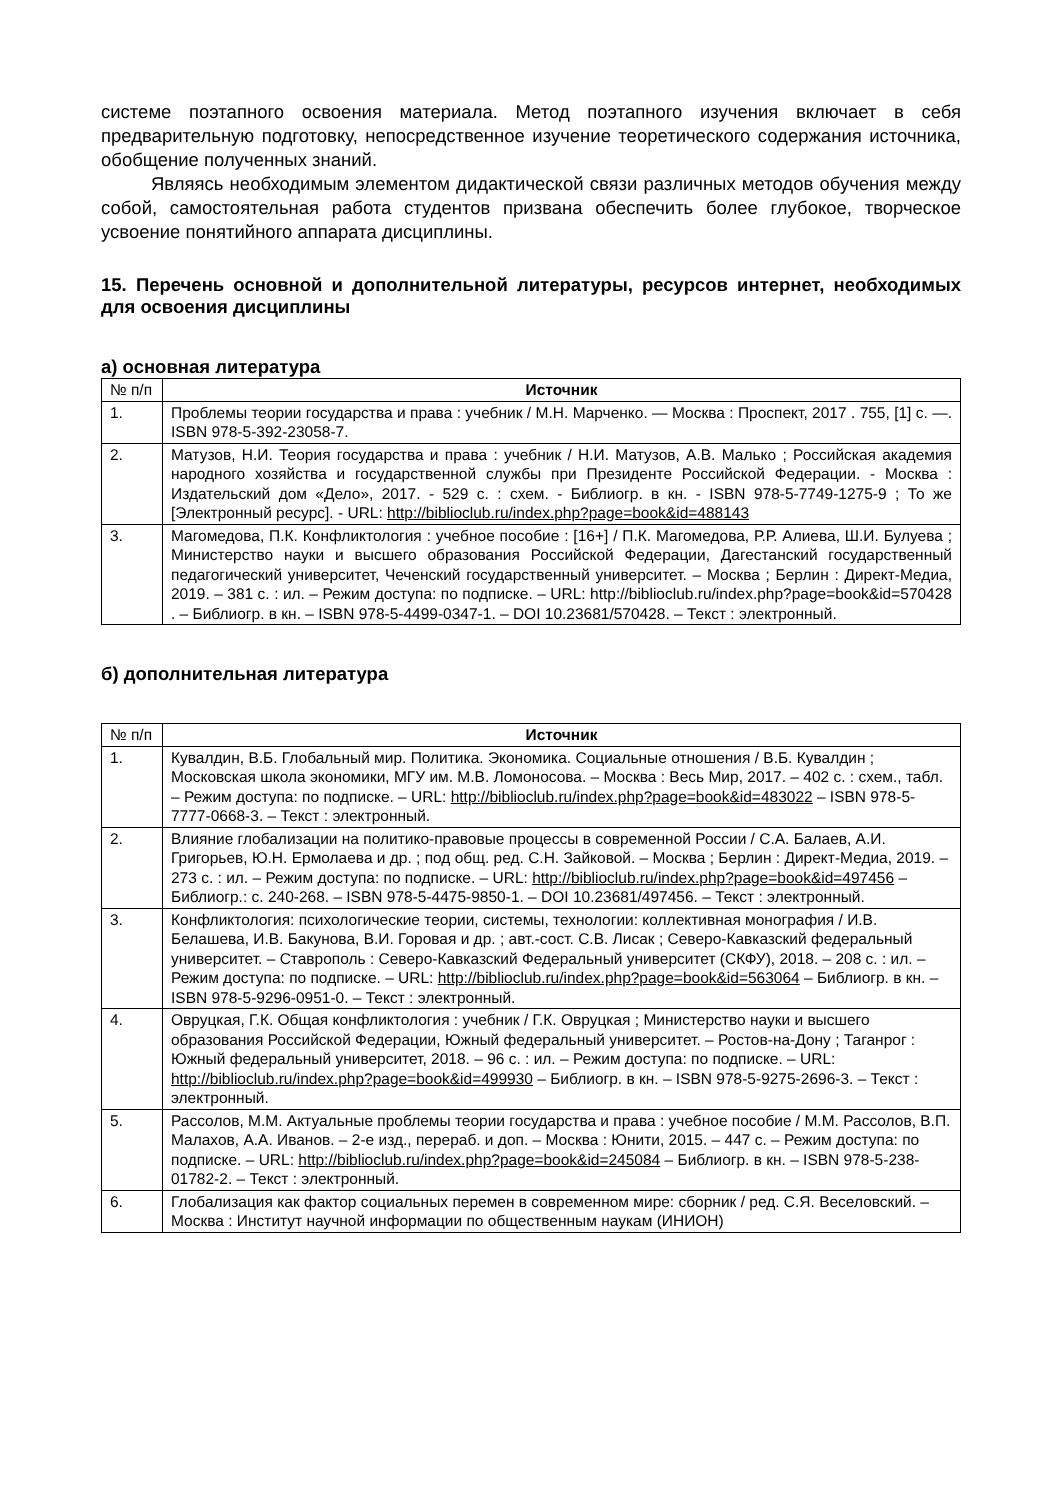системе поэтапного освоения материала. Метод поэтапного изучения включает в себя предварительную подготовку, непосредственное изучение теоретического содержания источника, обобщение полученных знаний.
Являясь необходимым элементом дидактической связи различных методов обучения между собой, самостоятельная работа студентов призвана обеспечить более глубокое, творческое усвоение понятийного аппарата дисциплины.
15. Перечень основной и дополнительной литературы, ресурсов интернет, необходимых для освоения дисциплины
а) основная литература
| № п/п | Источник |
| 1. | Проблемы теории государства и права : учебник / М.Н. Марченко. — Москва : Проспект, 2017 . 755, [1] с. —. ISBN 978-5-392-23058-7. |
| 2. | Матузов, Н.И. Теория государства и права : учебник / Н.И. Матузов, А.В. Малько ; Российская академия народного хозяйства и государственной службы при Президенте Российской Федерации. - Москва : Издательский дом «Дело», 2017. - 529 с. : схем. - Библиогр. в кн. - ISBN 978-5-7749-1275-9 ; То же [Электронный ресурс]. - URL: http://biblioclub.ru/index.php?page=book&id=488143 |
| 3. | Магомедова, П.К. Конфликтология : учебное пособие : [16+] / П.К. Магомедова, Р.Р. Алиева, Ш.И. Булуева ; Министерство науки и высшего образования Российской Федерации, Дагестанский государственный педагогический университет, Чеченский государственный университет. – Москва ; Берлин : Директ-Медиа, 2019. – 381 с. : ил. – Режим доступа: по подписке. – URL: http://biblioclub.ru/index.php?page=book&id=570428 . – Библиогр. в кн. – ISBN 978-5-4499-0347-1. – DOI 10.23681/570428. – Текст : электронный. |
б) дополнительная литература
| № п/п | Источник |
| 1. | Кувалдин, В.Б. Глобальный мир. Политика. Экономика. Социальные отношения / В.Б. Кувалдин ; Московская школа экономики, МГУ им. М.В. Ломоносова. – Москва : Весь Мир, 2017. – 402 с. : схем., табл. – Режим доступа: по подписке. – URL: http://biblioclub.ru/index.php?page=book&id=483022 – ISBN 978-5-7777-0668-3. – Текст : электронный. |
| 2. | Влияние глобализации на политико-правовые процессы в современной России / С.А. Балаев, А.И. Григорьев, Ю.Н. Ермолаева и др. ; под общ. ред. С.Н. Зайковой. – Москва ; Берлин : Директ-Медиа, 2019. – 273 с. : ил. – Режим доступа: по подписке. – URL: http://biblioclub.ru/index.php?page=book&id=497456 – Библиогр.: с. 240-268. – ISBN 978-5-4475-9850-1. – DOI 10.23681/497456. – Текст : электронный. |
| 3. | Конфликтология: психологические теории, системы, технологии: коллективная монография / И.В. Белашева, И.В. Бакунова, В.И. Горовая и др. ; авт.-сост. С.В. Лисак ; Северо-Кавказский федеральный университет. – Ставрополь : Северо-Кавказский Федеральный университет (СКФУ), 2018. – 208 с. : ил. – Режим доступа: по подписке. – URL: http://biblioclub.ru/index.php?page=book&id=563064 – Библиогр. в кн. – ISBN 978-5-9296-0951-0. – Текст : электронный. |
| 4. | Овруцкая, Г.К. Общая конфликтология : учебник / Г.К. Овруцкая ; Министерство науки и высшего образования Российской Федерации, Южный федеральный университет. – Ростов-на-Дону ; Таганрог : Южный федеральный университет, 2018. – 96 с. : ил. – Режим доступа: по подписке. – URL: http://biblioclub.ru/index.php?page=book&id=499930 – Библиогр. в кн. – ISBN 978-5-9275-2696-3. – Текст : электронный. |
| 5. | Рассолов, М.М. Актуальные проблемы теории государства и права : учебное пособие / М.М. Рассолов, В.П. Малахов, А.А. Иванов. – 2-е изд., перераб. и доп. – Москва : Юнити, 2015. – 447 с. – Режим доступа: по подписке. – URL: http://biblioclub.ru/index.php?page=book&id=245084 – Библиогр. в кн. – ISBN 978-5-238-01782-2. – Текст : электронный. |
| 6. | Глобализация как фактор социальных перемен в современном мире: сборник / ред. С.Я. Веселовский. – Москва : Институт научной информации по общественным наукам (ИНИОН) |